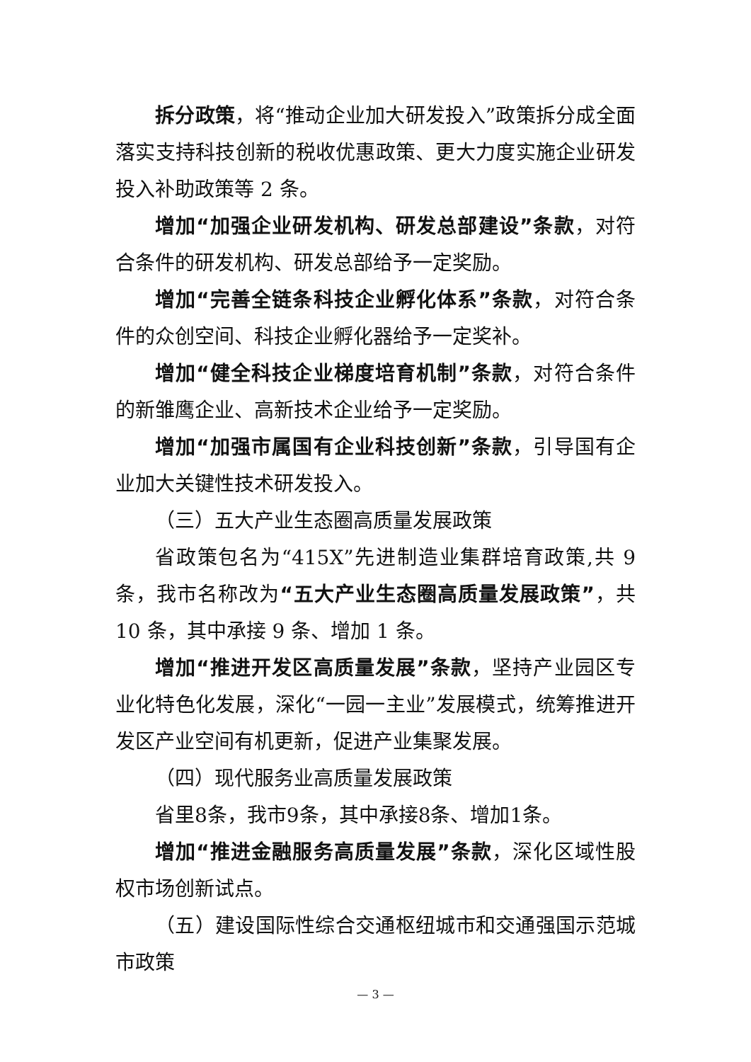拆分政策，将“推动企业加大研发投入”政策拆分成全面落实支持科技创新的税收优惠政策、更大力度实施企业研发投入补助政策等 2 条。
增加“加强企业研发机构、研发总部建设”条款，对符合条件的研发机构、研发总部给予一定奖励。
增加“完善全链条科技企业孵化体系”条款，对符合条件的众创空间、科技企业孵化器给予一定奖补。
增加“健全科技企业梯度培育机制”条款，对符合条件的新雏鹰企业、高新技术企业给予一定奖励。
增加“加强市属国有企业科技创新”条款，引导国有企业加大关键性技术研发投入。
（三）五大产业生态圈高质量发展政策
省政策包名为“415X”先进制造业集群培育政策,共 9 条，我市名称改为“五大产业生态圈高质量发展政策”，共 10 条，其中承接 9 条、增加 1 条。
增加“推进开发区高质量发展”条款，坚持产业园区专业化特色化发展，深化“一园一主业”发展模式，统筹推进开发区产业空间有机更新，促进产业集聚发展。
（四）现代服务业高质量发展政策
省里8条，我市9条，其中承接8条、增加1条。
增加“推进金融服务高质量发展”条款，深化区域性股权市场创新试点。
（五）建设国际性综合交通枢纽城市和交通强国示范城市政策
— 3 —